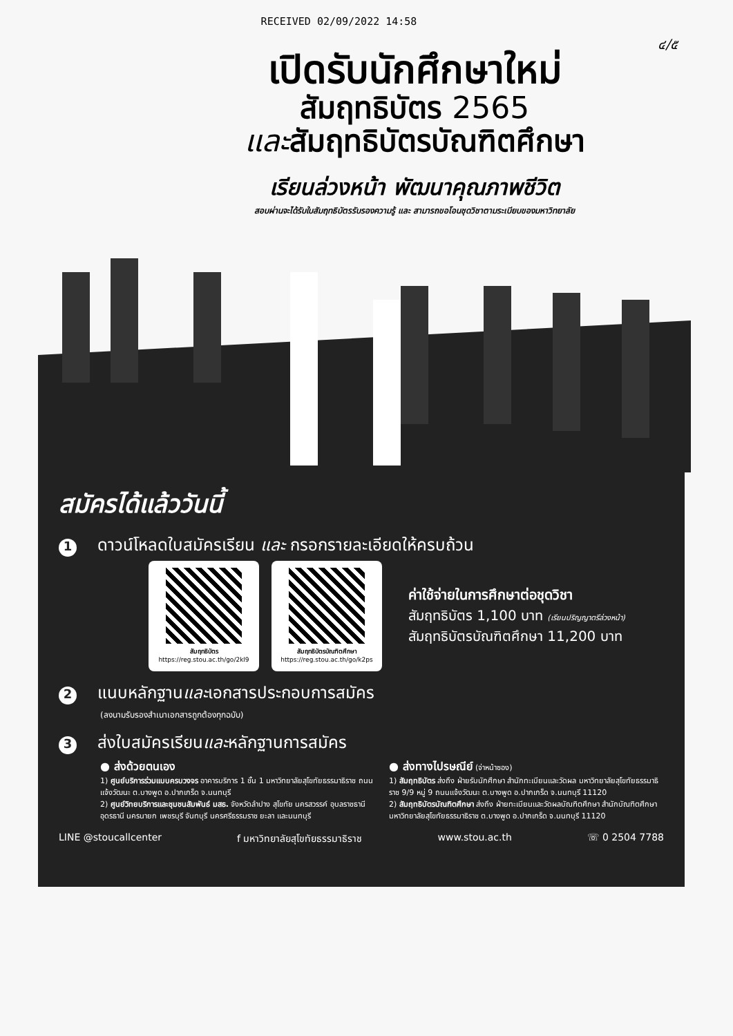RECEIVED 02/09/2022 14:58
๔/๕
เปิดรับนักศึกษาใหม่
สัมฤทธิบัตร 2565
และสัมฤทธิบัตรบัณฑิตศึกษา
เรียนล่วงหน้า พัฒนาคุณภาพชีวิต
สอบผ่านจะได้รับใบสัมฤทธิบัตรรับรองความรู้ และ สามารถขอโอนชุดวิชาตามระเบียบของมหาวิทยาลัย
สมัครได้แล้ววันนี้
1 ดาวน์โหลดใบสมัครเรียน และ กรอกรายละเอียดให้ครบถ้วน
สัมฤทธิบัตร
https://reg.stou.ac.th/go/2kl9
สัมฤทธิบัตรบัณฑิตศึกษา
https://reg.stou.ac.th/go/k2ps
ค่าใช้จ่ายในการศึกษาต่อชุดวิชา
สัมฤทธิบัตร 1,100 บาท (เรียนปริญญาตรีล่วงหน้า)
สัมฤทธิบัตรบัณฑิตศึกษา 11,200 บาท
2 แนบหลักฐานและเอกสารประกอบการสมัคร
(ลงนามรับรองสำเนาเอกสารถูกต้องทุกฉบับ)
3 ส่งใบสมัครเรียนและหลักฐานการสมัคร
● ส่งด้วยตนเอง
1) ศูนย์บริการร่วมแบบครบวงจร อาคารบริการ 1 ชั้น 1 มหาวิทยาลัยสุโขทัยธรรมาธิราช ถนนแจ้งวัฒนะ ต.บางพูด อ.ปากเกร็ด จ.นนทบุรี
2) ศูนย์วิทยบริการและชุมชนสัมพันธ์ มสธ. จังหวัดลำปาง สุโขทัย นครสวรรค์ อุบลราชธานี อุดรธานี นครนายก เพชรบุรี จันทบุรี นครศรีธรรมราช ยะลา และนนทบุรี
● ส่งทางไปรษณีย์ (จ่าหน้าซอง)
1) สัมฤทธิบัตร ส่งถึง ฝ่ายรับนักศึกษา สำนักทะเบียนและวัดผล มหาวิทยาลัยสุโขทัยธรรมาธิราช 9/9 หมู่ 9 ถนนแจ้งวัฒนะ ต.บางพูด อ.ปากเกร็ด จ.นนทบุรี 11120
2) สัมฤทธิบัตรบัณฑิตศึกษา ส่งถึง ฝ่ายทะเบียนและวัดผลบัณฑิตศึกษา สำนักบัณฑิตศึกษา มหาวิทยาลัยสุโขทัยธรรมาธิราช ต.บางพูด อ.ปากเกร็ด จ.นนทบุรี 11120
LINE @stoucallcenter f มหาวิทยาลัยสุโขทัยธรรมาธิราช www.stou.ac.th ☏ 0 2504 7788